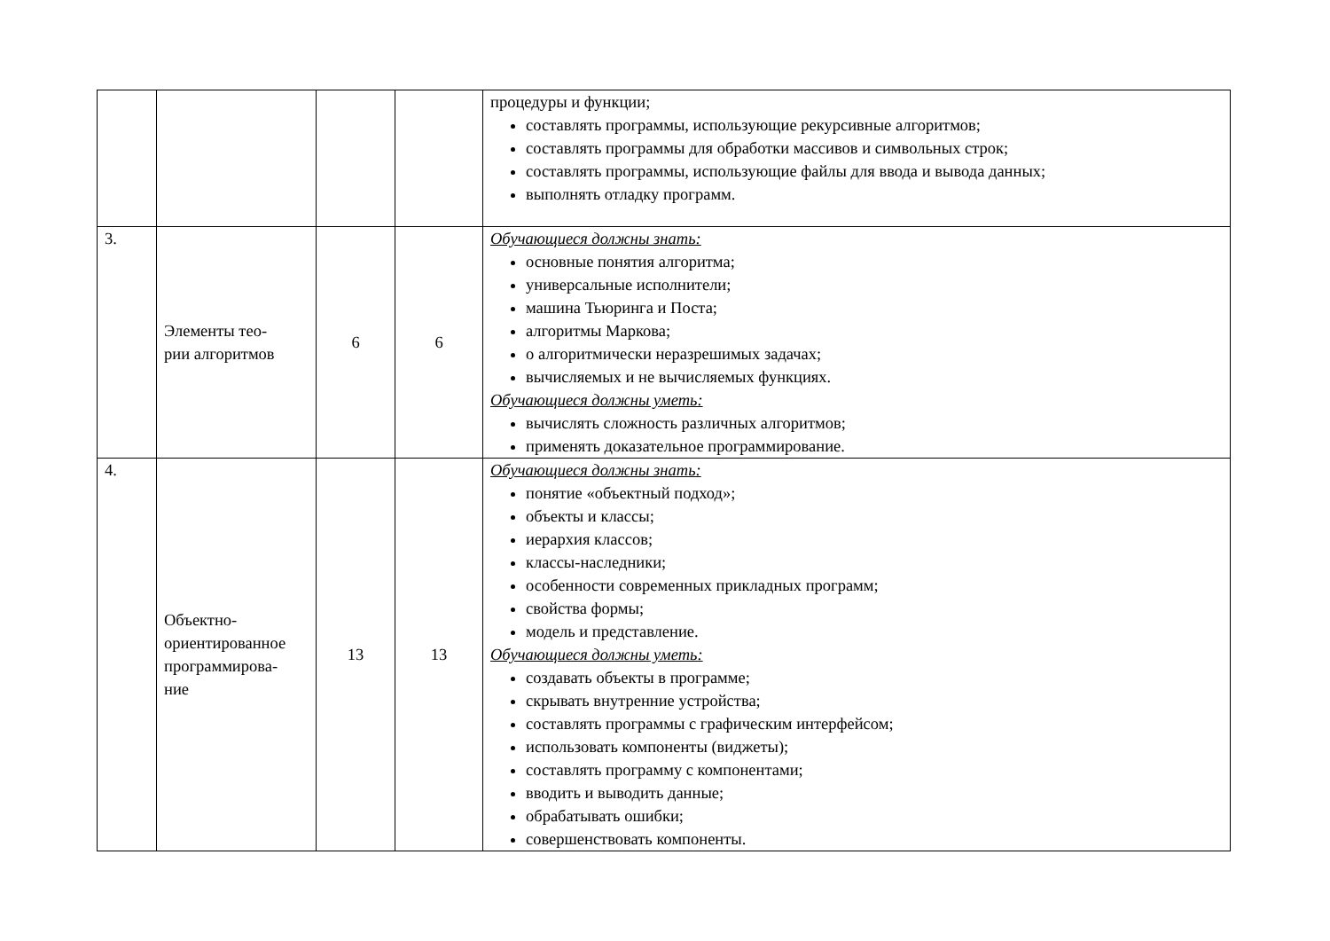| | | | | процедуры и функции; составлять программы, использующие рекурсивные алгоритмов; составлять программы для обработки массивов и символьных строк; составлять программы, использующие файлы для ввода и вывода данных; выполнять отладку программ. |
| 3. | Элементы тео- рии алгоритмов | 6 | 6 | Обучающиеся должны знать: основные понятия алгоритма; универсальные исполнители; машина Тьюринга и Поста; алгоритмы Маркова; о алгоритмически неразрешимых задачах; вычисляемых и не вычисляемых функциях. Обучающиеся должны уметь: вычислять сложность различных алгоритмов; применять доказательное программирование. |
| 4. | Объектно- ориентированное программирова- ние | 13 | 13 | Обучающиеся должны знать: понятие «объектный подход»; объекты и классы; иерархия классов; классы-наследники; особенности современных прикладных программ; свойства формы; модель и представление. Обучающиеся должны уметь: создавать объекты в программе; скрывать внутренние устройства; составлять программы с графическим интерфейсом; использовать компоненты (виджеты); составлять программу с компонентами; вводить и выводить данные; обрабатывать ошибки; совершенствовать компоненты. |